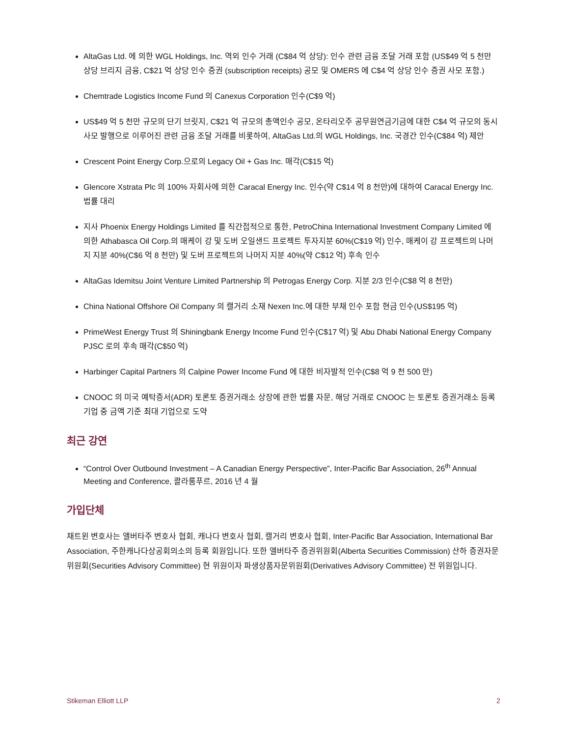AltaGas Ltd. 에 의한 WGL Holdings, Inc. 역외 인수 거래 (C$84 억 상당): 인수 관련 금융 조달 거래 포함 (US$49 억 5 천만 상당 브리지 금융, C$21 억 상당 인수 증권 (subscription receipts) 공모 및 OMERS 에 C$4 억 상당 인수 증권 사모 포함.)
Chemtrade Logistics Income Fund 의 Canexus Corporation 인수(C$9 억)
US$49 억 5 천만 규모의 단기 브릿지, C$21 억 규모의 총액인수 공모, 온타리오주 공무원연금기금에 대한 C$4 억 규모의 동시 사모 발행으로 이루어진 관련 금융 조달 거래를 비롯하여, AltaGas Ltd.의 WGL Holdings, Inc. 국경간 인수(C$84 억) 제안
Crescent Point Energy Corp.으로의 Legacy Oil + Gas Inc. 매각(C$15 억)
Glencore Xstrata Plc 의 100% 자회사에 의한 Caracal Energy Inc. 인수(약 C$14 억 8 천만)에 대하여 Caracal Energy Inc. 법률 대리
지사 Phoenix Energy Holdings Limited 를 직간접적으로 통한, PetroChina International Investment Company Limited 에 의한 Athabasca Oil Corp.의 매케이 강 및 도버 오일샌드 프로젝트 투자지분 60%(C$19 억) 인수, 매케이 강 프로젝트의 나머지 지분 40%(C$6 억 8 천만) 및 도버 프로젝트의 나머지 지분 40%(약 C$12 억) 후속 인수
AltaGas Idemitsu Joint Venture Limited Partnership 의 Petrogas Energy Corp. 지분 2/3 인수(C$8 억 8 천만)
China National Offshore Oil Company 의 캘거리 소재 Nexen Inc.에 대한 부채 인수 포함 현금 인수(US$195 억)
PrimeWest Energy Trust 의 Shiningbank Energy Income Fund 인수(C$17 억) 및 Abu Dhabi National Energy Company PJSC 로의 후속 매각(C$50 억)
Harbinger Capital Partners 의 Calpine Power Income Fund 에 대한 비자발적 인수(C$8 억 9 천 500 만)
CNOOC 의 미국 예탁증서(ADR) 토론토 증권거래소 상장에 관한 법률 자문, 해당 거래로 CNOOC 는 토론토 증권거래소 등록 기업 중 금액 기준 최대 기업으로 도약
최근 강연
“Control Over Outbound Investment – A Canadian Energy Perspective”, Inter-Pacific Bar Association, 26<sup>th</sup> Annual Meeting and Conference, 콸라룸푸르, 2016 년 4 월
가입단체
채트윈 변호사는 앨버타주 변호사 협회, 캐나다 변호사 협회, 캘거리 변호사 협회, Inter-Pacific Bar Association, International Bar Association, 주한캐나다상공회의소의 등록 회원입니다. 또한 앨버타주 증권위원회(Alberta Securities Commission) 산하 증권자문위원회(Securities Advisory Committee) 현 위원이자 파생상품자문위원회(Derivatives Advisory Committee) 전 위원입니다.
Stikeman Elliott LLP 2